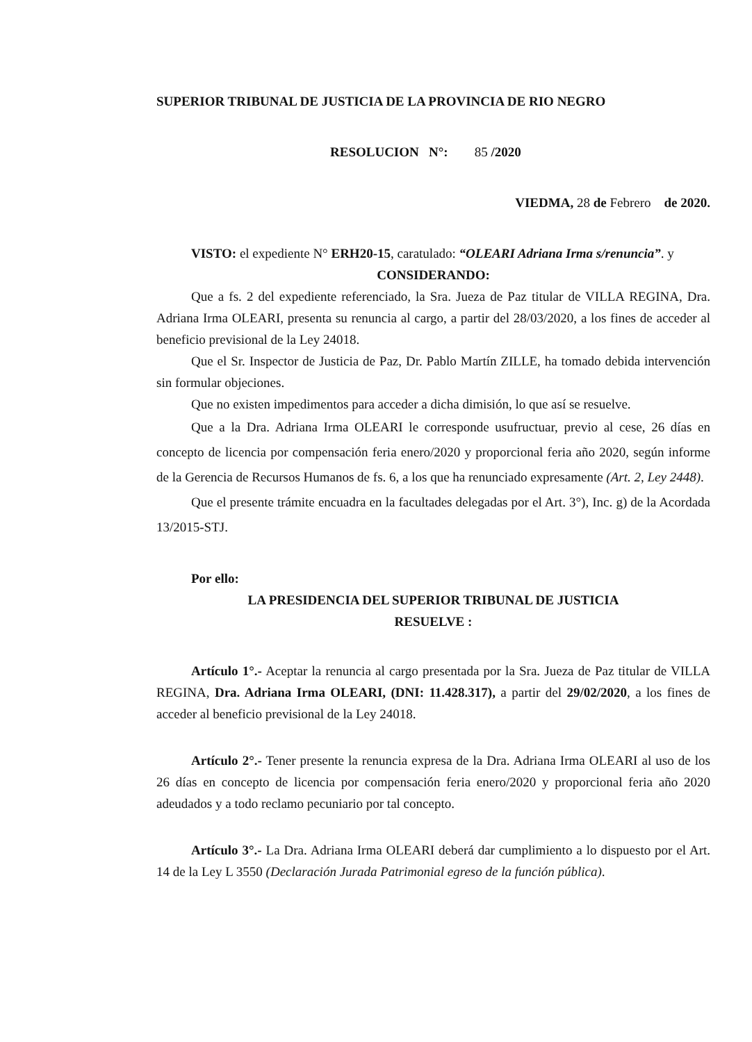SUPERIOR TRIBUNAL DE JUSTICIA DE LA PROVINCIA DE RIO NEGRO
RESOLUCION N°: 85 /2020
VIEDMA, 28 de Febrero de 2020.
VISTO: el expediente N° ERH20-15, caratulado: “OLEARI Adriana Irma s/renuncia”. y
CONSIDERANDO:
Que a fs. 2 del expediente referenciado, la Sra. Jueza de Paz titular de VILLA REGINA, Dra. Adriana Irma OLEARI, presenta su renuncia al cargo, a partir del 28/03/2020, a los fines de acceder al beneficio previsional de la Ley 24018.
Que el Sr. Inspector de Justicia de Paz, Dr. Pablo Martín ZILLE, ha tomado debida intervención sin formular objeciones.
Que no existen impedimentos para acceder a dicha dimisión, lo que así se resuelve.
Que a la Dra. Adriana Irma OLEARI le corresponde usufructuar, previo al cese, 26 días en concepto de licencia por compensación feria enero/2020 y proporcional feria año 2020, según informe de la Gerencia de Recursos Humanos de fs. 6, a los que ha renunciado expresamente (Art. 2, Ley 2448).
Que el presente trámite encuadra en la facultades delegadas por el Art. 3°), Inc. g) de la Acordada 13/2015-STJ.
Por ello:
LA PRESIDENCIA DEL SUPERIOR TRIBUNAL DE JUSTICIA
RESUELVE :
Artículo 1°.- Aceptar la renuncia al cargo presentada por la Sra. Jueza de Paz titular de VILLA REGINA, Dra. Adriana Irma OLEARI, (DNI: 11.428.317), a partir del 29/02/2020, a los fines de acceder al beneficio previsional de la Ley 24018.
Artículo 2°.- Tener presente la renuncia expresa de la Dra. Adriana Irma OLEARI al uso de los 26 días en concepto de licencia por compensación feria enero/2020 y proporcional feria año 2020 adeudados y a todo reclamo pecuniario por tal concepto.
Artículo 3°.- La Dra. Adriana Irma OLEARI deberá dar cumplimiento a lo dispuesto por el Art. 14 de la Ley L 3550 (Declaración Jurada Patrimonial egreso de la función pública).